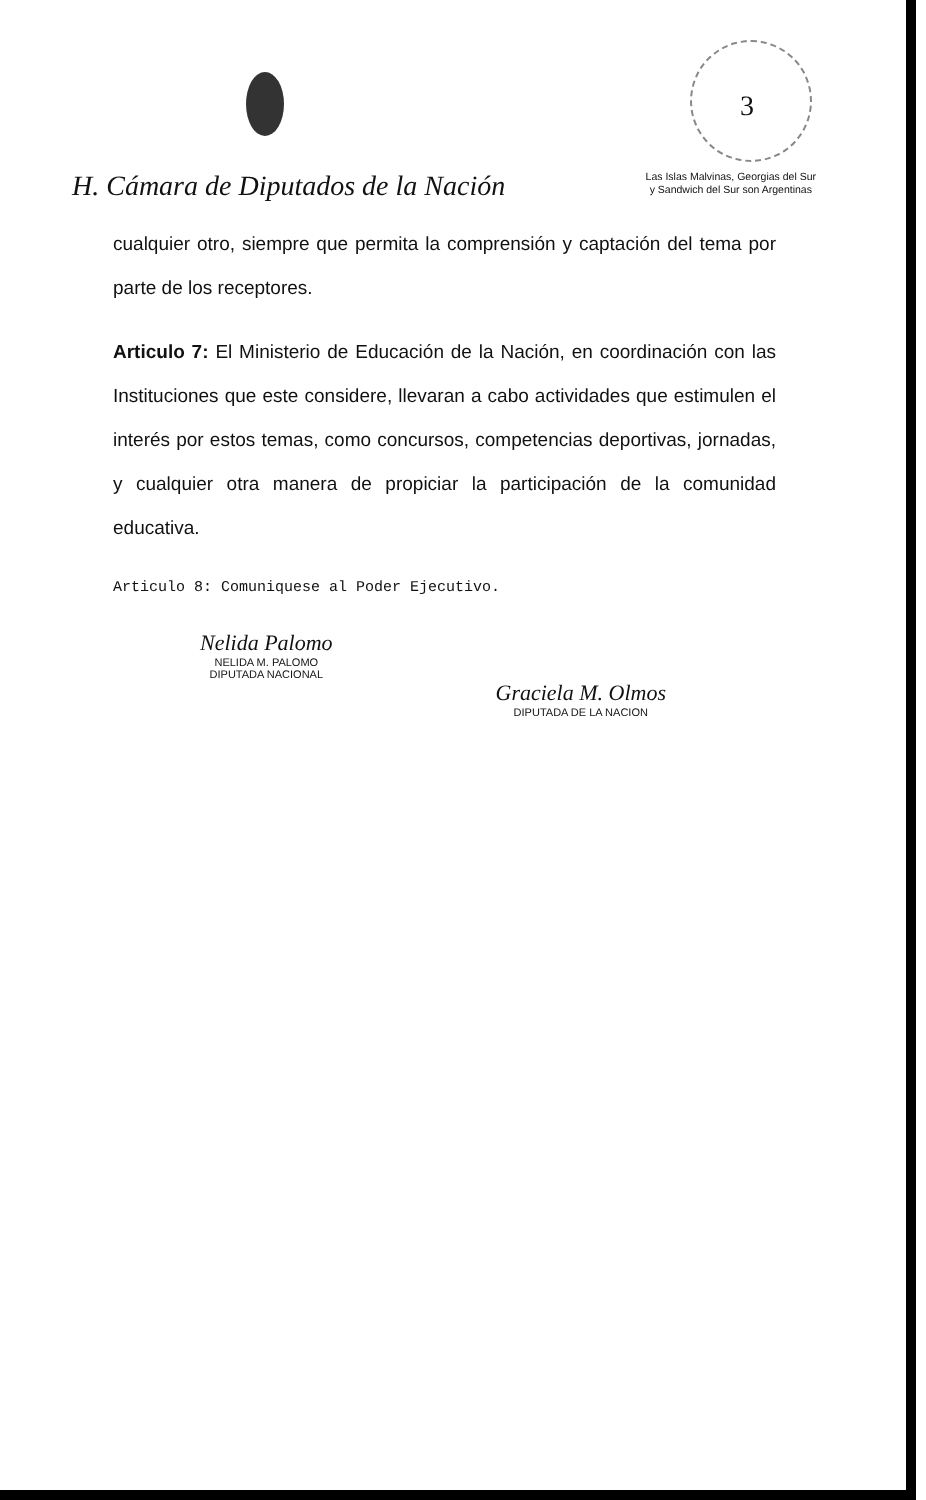3
H. Cámara de Diputados de la Nación
Las Islas Malvinas, Georgias del Sur
y Sandwich del Sur son Argentinas
cualquier otro, siempre que permita la comprensión y captación del tema por parte de los receptores.
Articulo 7: El Ministerio de Educación de la Nación, en coordinación con las Instituciones que este considere, llevaran a cabo actividades que estimulen el interés por estos temas, como concursos, competencias deportivas, jornadas, y cualquier otra manera de propiciar la participación de la comunidad educativa.
Articulo 8: Comuniquese al Poder Ejecutivo.
Nelida Palomo
NELIDA M. PALOMO
DIPUTADA NACIONAL
Graciela M. Olmos
DIPUTADA DE LA NACION